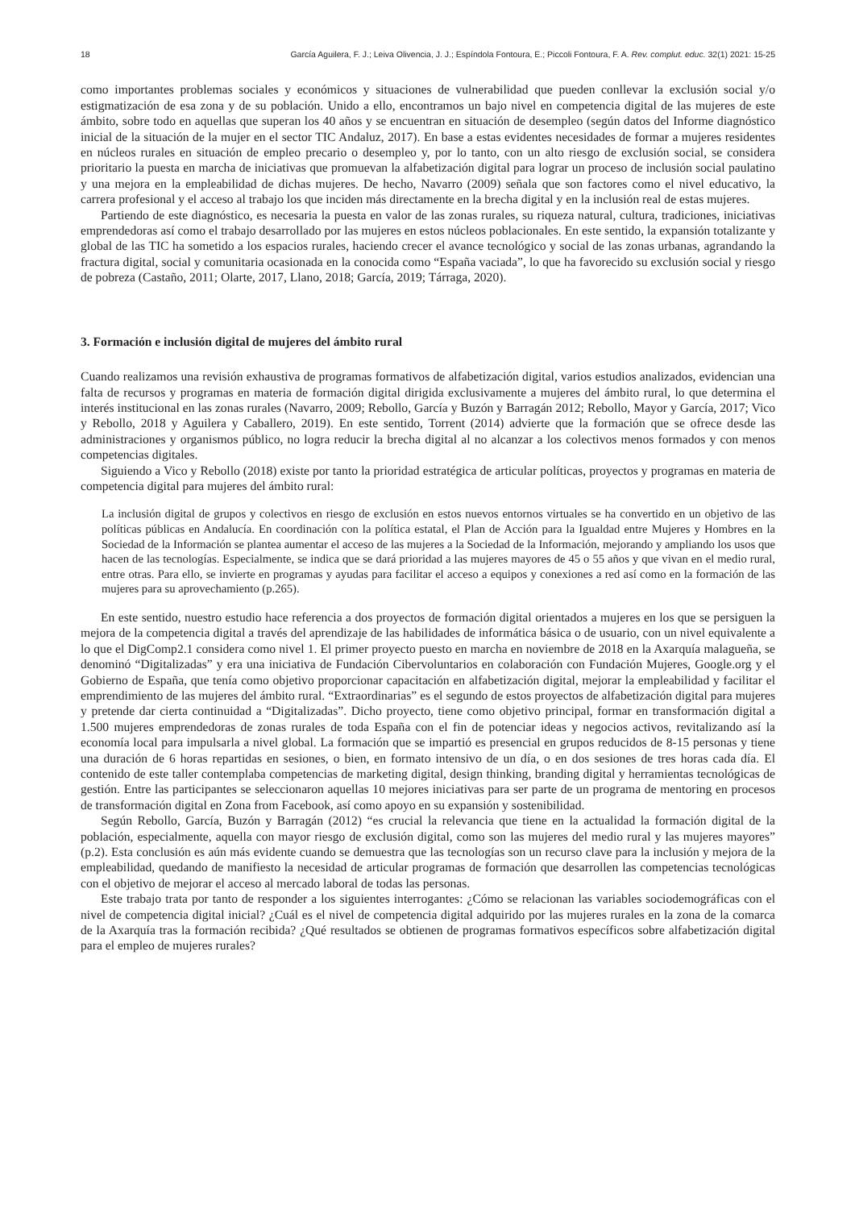18 García Aguilera, F. J.; Leiva Olivencia, J. J.; Espíndola Fontoura, E.; Piccoli Fontoura, F. A. Rev. complut. educ. 32(1) 2021: 15-25
como importantes problemas sociales y económicos y situaciones de vulnerabilidad que pueden conllevar la exclusión social y/o estigmatización de esa zona y de su población. Unido a ello, encontramos un bajo nivel en competencia digital de las mujeres de este ámbito, sobre todo en aquellas que superan los 40 años y se encuentran en situación de desempleo (según datos del Informe diagnóstico inicial de la situación de la mujer en el sector TIC Andaluz, 2017). En base a estas evidentes necesidades de formar a mujeres residentes en núcleos rurales en situación de empleo precario o desempleo y, por lo tanto, con un alto riesgo de exclusión social, se considera prioritario la puesta en marcha de iniciativas que promuevan la alfabetización digital para lograr un proceso de inclusión social paulatino y una mejora en la empleabilidad de dichas mujeres. De hecho, Navarro (2009) señala que son factores como el nivel educativo, la carrera profesional y el acceso al trabajo los que inciden más directamente en la brecha digital y en la inclusión real de estas mujeres.
Partiendo de este diagnóstico, es necesaria la puesta en valor de las zonas rurales, su riqueza natural, cultura, tradiciones, iniciativas emprendedoras así como el trabajo desarrollado por las mujeres en estos núcleos poblacionales. En este sentido, la expansión totalizante y global de las TIC ha sometido a los espacios rurales, haciendo crecer el avance tecnológico y social de las zonas urbanas, agrandando la fractura digital, social y comunitaria ocasionada en la conocida como “España vaciada”, lo que ha favorecido su exclusión social y riesgo de pobreza (Castaño, 2011; Olarte, 2017, Llano, 2018; García, 2019; Tárraga, 2020).
3. Formación e inclusión digital de mujeres del ámbito rural
Cuando realizamos una revisión exhaustiva de programas formativos de alfabetización digital, varios estudios analizados, evidencian una falta de recursos y programas en materia de formación digital dirigida exclusivamente a mujeres del ámbito rural, lo que determina el interés institucional en las zonas rurales (Navarro, 2009; Rebollo, García y Buzón y Barragán 2012; Rebollo, Mayor y García, 2017; Vico y Rebollo, 2018 y Aguilera y Caballero, 2019). En este sentido, Torrent (2014) advierte que la formación que se ofrece desde las administraciones y organismos público, no logra reducir la brecha digital al no alcanzar a los colectivos menos formados y con menos competencias digitales.
Siguiendo a Vico y Rebollo (2018) existe por tanto la prioridad estratégica de articular políticas, proyectos y programas en materia de competencia digital para mujeres del ámbito rural:
La inclusión digital de grupos y colectivos en riesgo de exclusión en estos nuevos entornos virtuales se ha convertido en un objetivo de las políticas públicas en Andalucía. En coordinación con la política estatal, el Plan de Acción para la Igualdad entre Mujeres y Hombres en la Sociedad de la Información se plantea aumentar el acceso de las mujeres a la Sociedad de la Información, mejorando y ampliando los usos que hacen de las tecnologías. Especialmente, se indica que se dará prioridad a las mujeres mayores de 45 o 55 años y que vivan en el medio rural, entre otras. Para ello, se invierte en programas y ayudas para facilitar el acceso a equipos y conexiones a red así como en la formación de las mujeres para su aprovechamiento (p.265).
En este sentido, nuestro estudio hace referencia a dos proyectos de formación digital orientados a mujeres en los que se persiguen la mejora de la competencia digital a través del aprendizaje de las habilidades de informática básica o de usuario, con un nivel equivalente a lo que el DigComp2.1 considera como nivel 1. El primer proyecto puesto en marcha en noviembre de 2018 en la Axarquía malagueña, se denominó “Digitalizadas” y era una iniciativa de Fundación Cibervoluntarios en colaboración con Fundación Mujeres, Google.org y el Gobierno de España, que tenía como objetivo proporcionar capacitación en alfabetización digital, mejorar la empleabilidad y facilitar el emprendimiento de las mujeres del ámbito rural. “Extraordinarias” es el segundo de estos proyectos de alfabetización digital para mujeres y pretende dar cierta continuidad a “Digitalizadas”. Dicho proyecto, tiene como objetivo principal, formar en transformación digital a 1.500 mujeres emprendedoras de zonas rurales de toda España con el fin de potenciar ideas y negocios activos, revitalizando así la economía local para impulsarla a nivel global. La formación que se impartió es presencial en grupos reducidos de 8-15 personas y tiene una duración de 6 horas repartidas en sesiones, o bien, en formato intensivo de un día, o en dos sesiones de tres horas cada día. El contenido de este taller contemplaba competencias de marketing digital, design thinking, branding digital y herramientas tecnológicas de gestión. Entre las participantes se seleccionaron aquellas 10 mejores iniciativas para ser parte de un programa de mentoring en procesos de transformación digital en Zona from Facebook, así como apoyo en su expansión y sostenibilidad.
Según Rebollo, García, Buzón y Barragán (2012) “es crucial la relevancia que tiene en la actualidad la formación digital de la población, especialmente, aquella con mayor riesgo de exclusión digital, como son las mujeres del medio rural y las mujeres mayores” (p.2). Esta conclusión es aún más evidente cuando se demuestra que las tecnologías son un recurso clave para la inclusión y mejora de la empleabilidad, quedando de manifiesto la necesidad de articular programas de formación que desarrollen las competencias tecnológicas con el objetivo de mejorar el acceso al mercado laboral de todas las personas.
Este trabajo trata por tanto de responder a los siguientes interrogantes: ¿Cómo se relacionan las variables sociodemográficas con el nivel de competencia digital inicial? ¿Cuál es el nivel de competencia digital adquirido por las mujeres rurales en la zona de la comarca de la Axarquía tras la formación recibida? ¿Qué resultados se obtienen de programas formativos específicos sobre alfabetización digital para el empleo de mujeres rurales?